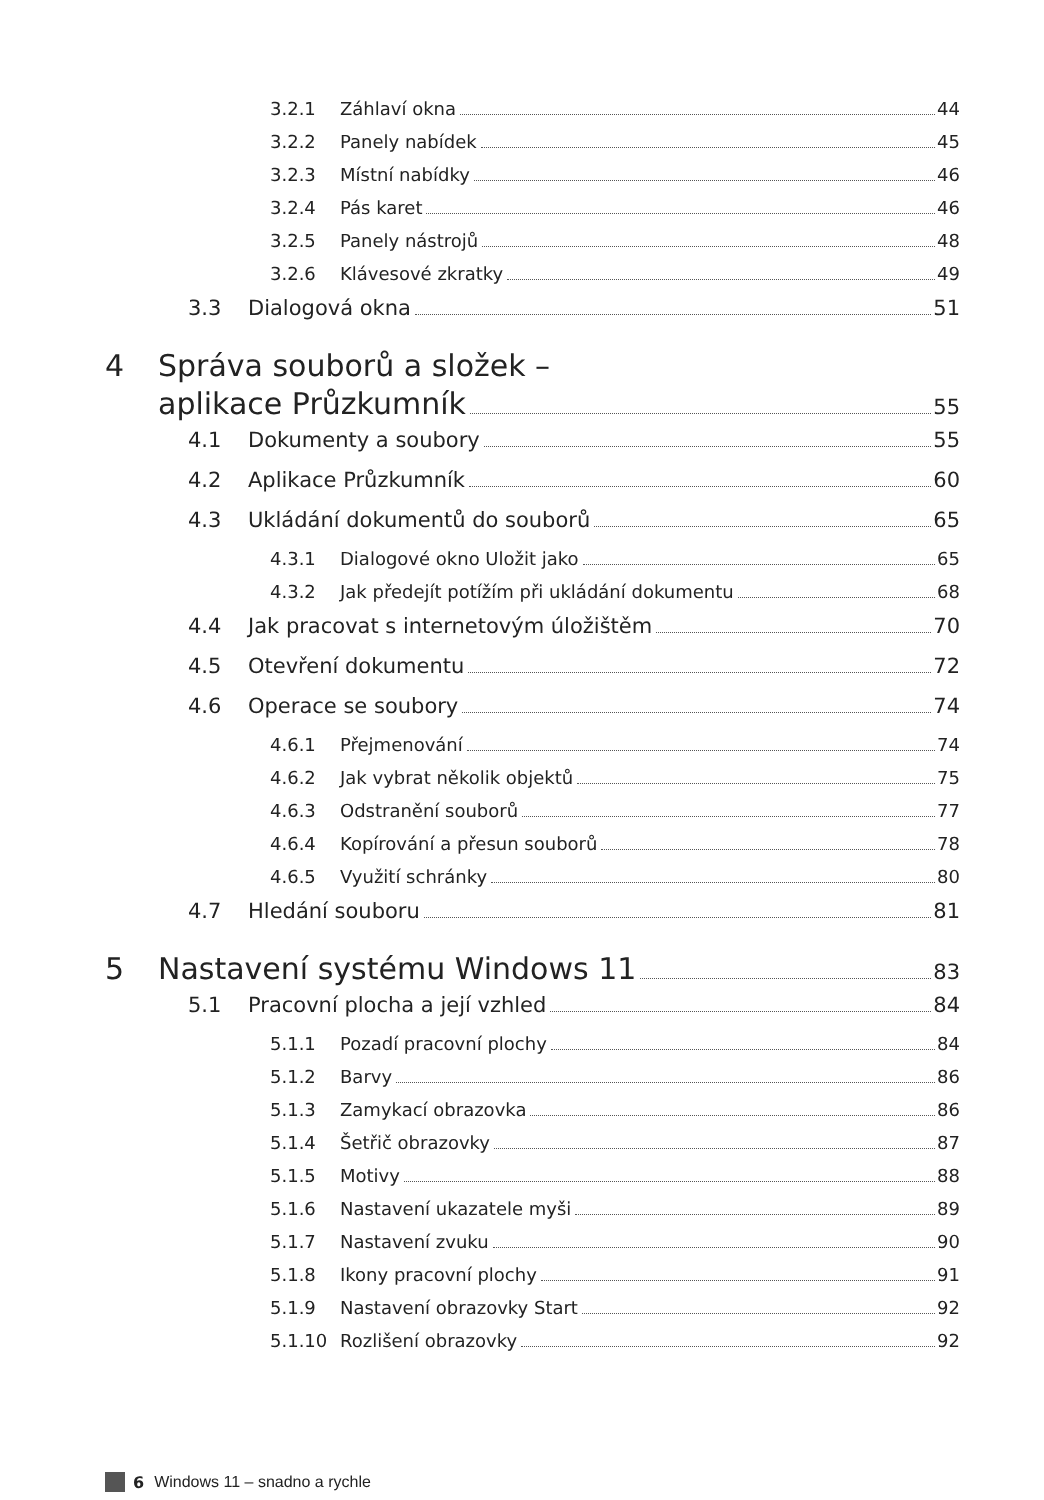3.2.1 Záhlaví okna 44
3.2.2 Panely nabídek 45
3.2.3 Místní nabídky 46
3.2.4 Pás karet 46
3.2.5 Panely nástrojů 48
3.2.6 Klávesové zkratky 49
3.3 Dialogová okna 51
4 Správa souborů a složek –
aplikace Průzkumník 55
4.1 Dokumenty a soubory 55
4.2 Aplikace Průzkumník 60
4.3 Ukládání dokumentů do souborů 65
4.3.1 Dialogové okno Uložit jako 65
4.3.2 Jak předejít potížím při ukládání dokumentu 68
4.4 Jak pracovat s internetovým úložištěm 70
4.5 Otevření dokumentu 72
4.6 Operace se soubory 74
4.6.1 Přejmenování 74
4.6.2 Jak vybrat několik objektů 75
4.6.3 Odstranění souborů 77
4.6.4 Kopírování a přesun souborů 78
4.6.5 Využití schránky 80
4.7 Hledání souboru 81
5 Nastavení systému Windows 11 83
5.1 Pracovní plocha a její vzhled 84
5.1.1 Pozadí pracovní plochy 84
5.1.2 Barvy 86
5.1.3 Zamykací obrazovka 86
5.1.4 Šetřič obrazovky 87
5.1.5 Motivy 88
5.1.6 Nastavení ukazatele myši 89
5.1.7 Nastavení zvuku 90
5.1.8 Ikony pracovní plochy 91
5.1.9 Nastavení obrazovky Start 92
5.1.10 Rozlišení obrazovky 92
6 Windows 11 – snadno a rychle